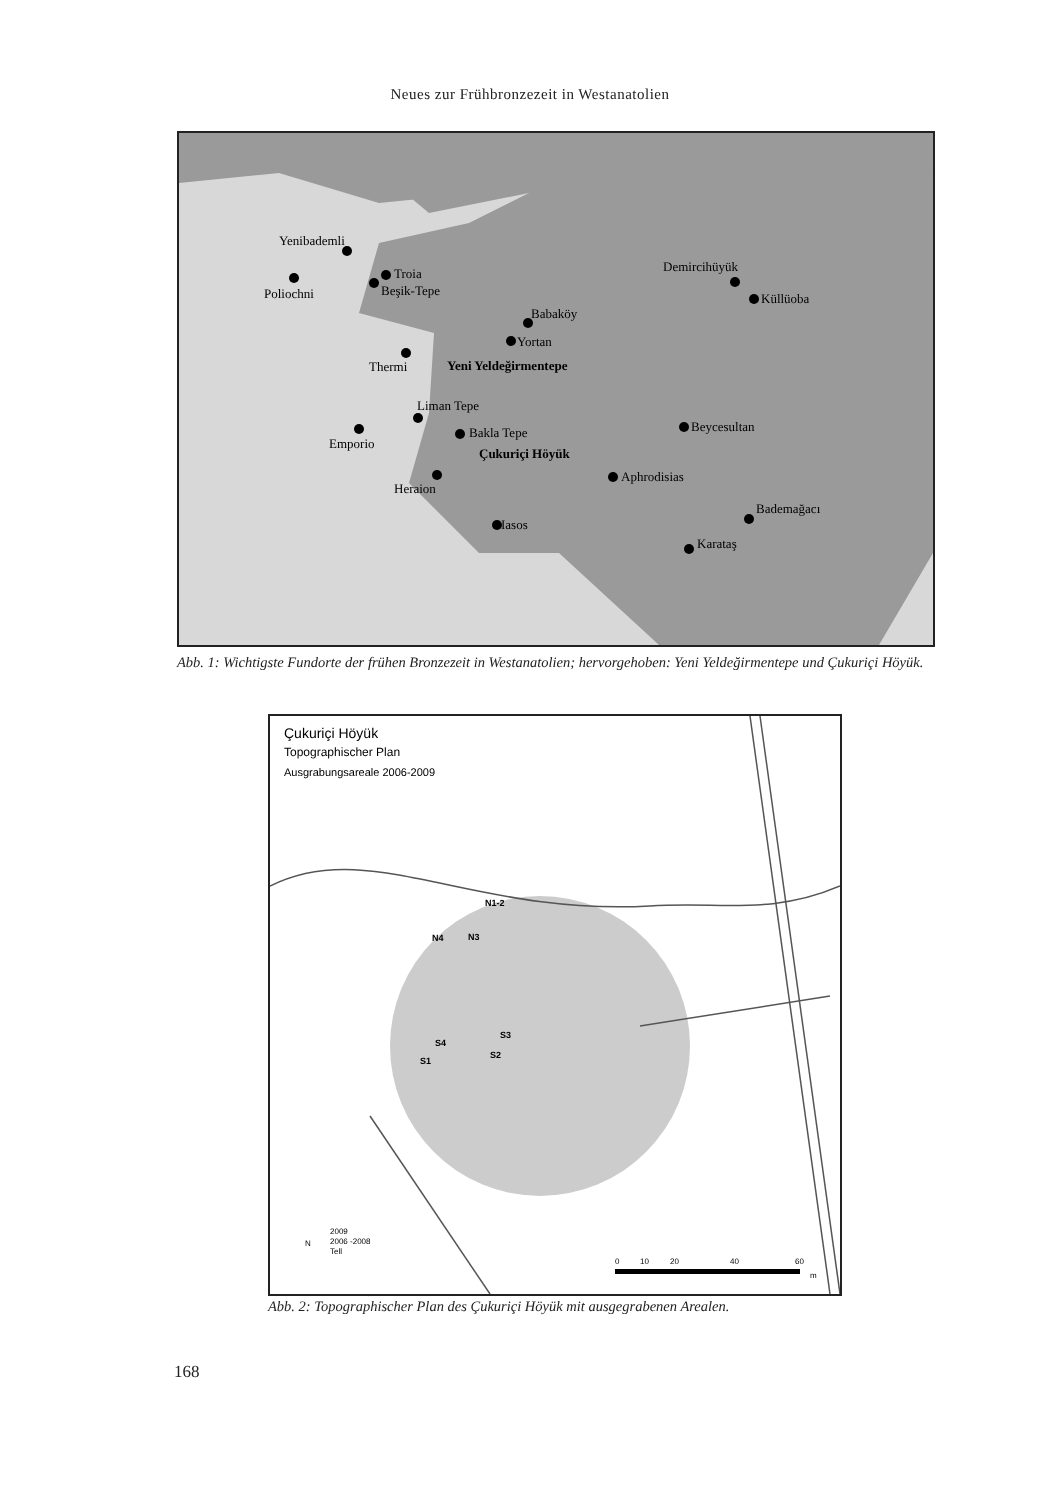Neues zur Frühbronzezeit in Westanatolien
Yenibademli
Poliochni
Troia
Beşik-Tepe
Babaköy
Yortan
Thermi
Yeni Yeldeğirmentepe
Liman Tepe
Emporio
Bakla Tepe
Çukuriçi Höyük
Heraion
Iasos
Aphrodisias
Beycesultan
Demircihüyük
Küllüoba
Bademağacı
Karataş
Abb. 1: Wichtigste Fundorte der frühen Bronzezeit in Westanatolien; hervorgehoben: Yeni Yeldeğirmentepe und Çukuriçi Höyük.
Çukuriçi Höyük
Topographischer Plan
Ausgrabungsareale 2006-2009
N1-2
N4
N3
S4
S3
S2
S1
2009
2006 -2008
Tell
N
0
10
20
40
60
m
Abb. 2: Topographischer Plan des Çukuriçi Höyük mit ausgegrabenen Arealen.
168